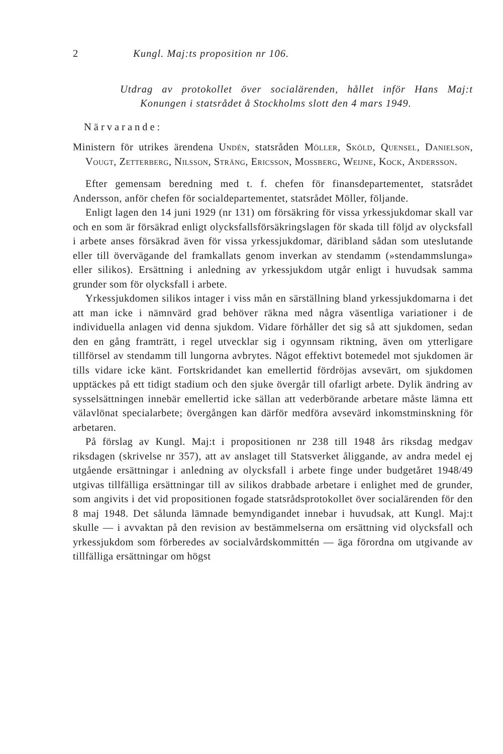2 Kungl. Maj:ts proposition nr 106.
Utdrag av protokollet över socialärenden, hållet inför Hans Maj:t Konungen i statsrådet å Stockholms slott den 4 mars 1949.
Närvarande:
Ministern för utrikes ärendena Undén, statsråden Möller, Sköld, Quensel, Danielson, Vougt, Zetterberg, Nilsson, Sträng, Ericsson, Mossberg, Weijne, Kock, Andersson.
Efter gemensam beredning med t. f. chefen för finansdepartementet, statsrådet Andersson, anför chefen för socialdepartementet, statsrådet Möller, följande.
Enligt lagen den 14 juni 1929 (nr 131) om försäkring för vissa yrkessjukdomar skall var och en som är försäkrad enligt olycksfallsförsäkringslagen för skada till följd av olycksfall i arbete anses försäkrad även för vissa yrkessjukdomar, däribland sådan som uteslutande eller till övervägande del framkallats genom inverkan av stendamm (»stendammslunga» eller silikos). Ersättning i anledning av yrkessjukdom utgår enligt i huvudsak samma grunder som för olycksfall i arbete.
Yrkessjukdomen silikos intager i viss mån en särställning bland yrkessjukdomarna i det att man icke i nämnvärd grad behöver räkna med några väsentliga variationer i de individuella anlagen vid denna sjukdom. Vidare förhåller det sig så att sjukdomen, sedan den en gång framträtt, i regel utvecklar sig i ogynnsam riktning, även om ytterligare tillförsel av stendamm till lungorna avbrytes. Något effektivt botemedel mot sjukdomen är tills vidare icke känt. Fortskridandet kan emellertid fördröjas avsevärt, om sjukdomen upptäckes på ett tidigt stadium och den sjuke övergår till ofarligt arbete. Dylik ändring av sysselsättningen innebär emellertid icke sällan att vederbörande arbetare måste lämna ett välavlönat specialarbete; övergången kan därför medföra avsevärd inkomstminskning för arbetaren.
På förslag av Kungl. Maj:t i propositionen nr 238 till 1948 års riksdag medgav riksdagen (skrivelse nr 357), att av anslaget till Statsverket åliggande, av andra medel ej utgående ersättningar i anledning av olycksfall i arbete finge under budgetåret 1948/49 utgivas tillfälliga ersättningar till av silikos drabbade arbetare i enlighet med de grunder, som angivits i det vid propositionen fogade statsrådsprotokollet över socialärenden för den 8 maj 1948. Det sålunda lämnade bemyndigandet innebar i huvudsak, att Kungl. Maj:t skulle — i avvaktan på den revision av bestämmelserna om ersättning vid olycksfall och yrkessjukdom som förberedes av socialvårdskommittén — äga förordna om utgivande av tillfälliga ersättningar om högst